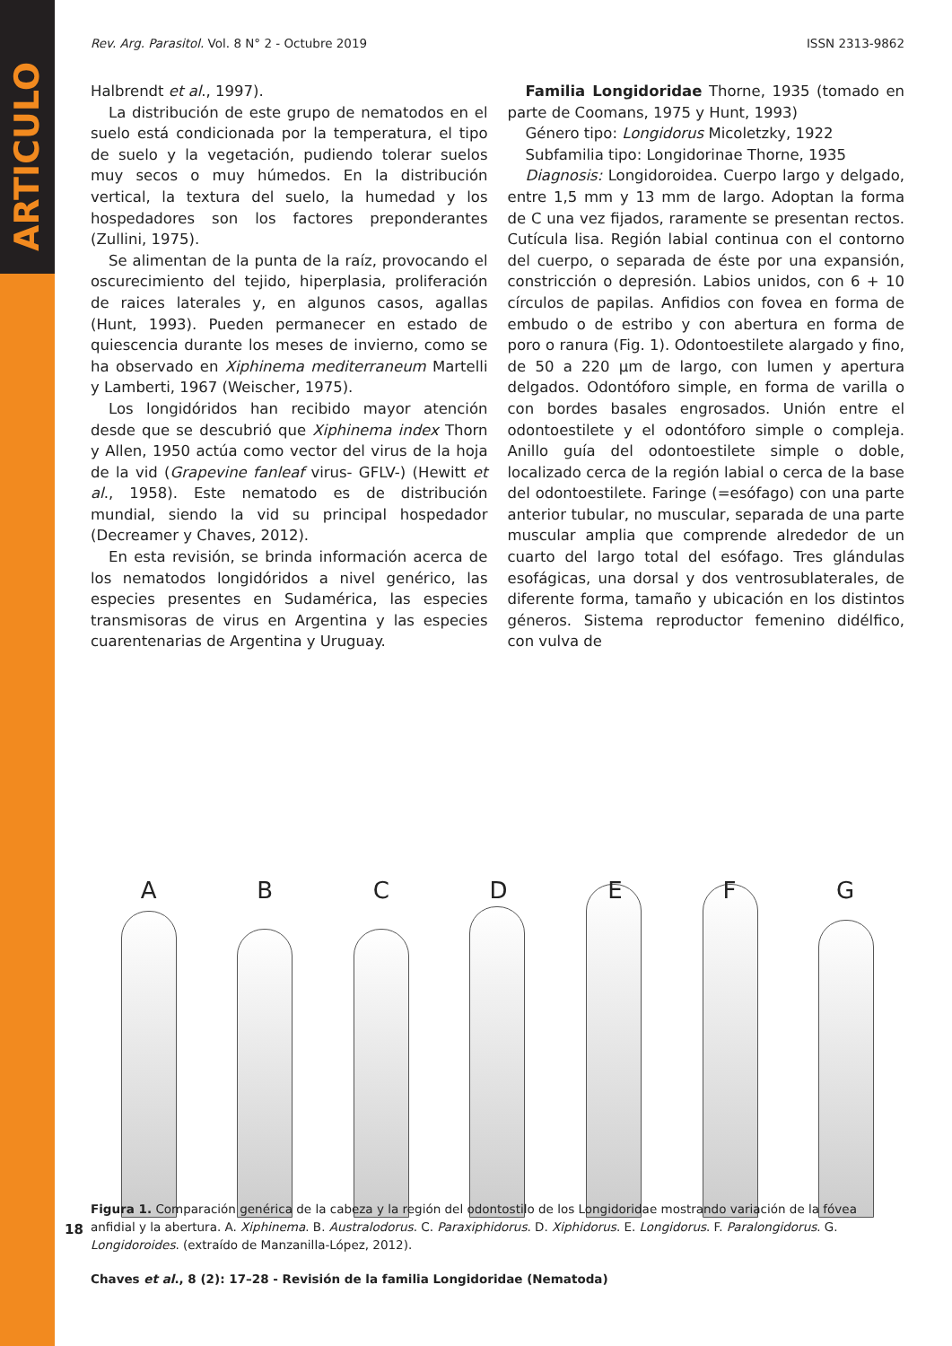ARTICULO
Rev. Arg. Parasitol. Vol. 8 N° 2 - Octubre 2019 ISSN 2313-9862
Halbrendt et al., 1997).
La distribución de este grupo de nematodos en el suelo está condicionada por la temperatura, el tipo de suelo y la vegetación, pudiendo tolerar suelos muy secos o muy húmedos. En la distribución vertical, la textura del suelo, la humedad y los hospedadores son los factores preponderantes (Zullini, 1975).
Se alimentan de la punta de la raíz, provocando el oscurecimiento del tejido, hiperplasia, proliferación de raices laterales y, en algunos casos, agallas (Hunt, 1993). Pueden permanecer en estado de quiescencia durante los meses de invierno, como se ha observado en Xiphinema mediterraneum Martelli y Lamberti, 1967 (Weischer, 1975).
Los longidóridos han recibido mayor atención desde que se descubrió que Xiphinema index Thorn y Allen, 1950 actúa como vector del virus de la hoja de la vid (Grapevine fanleaf virus- GFLV-) (Hewitt et al., 1958). Este nematodo es de distribución mundial, siendo la vid su principal hospedador (Decreamer y Chaves, 2012).
En esta revisión, se brinda información acerca de los nematodos longidóridos a nivel genérico, las especies presentes en Sudamérica, las especies transmisoras de virus en Argentina y las especies cuarentenarias de Argentina y Uruguay.
Familia Longidoridae Thorne, 1935 (tomado en parte de Coomans, 1975 y Hunt, 1993)
Género tipo: Longidorus Micoletzky, 1922
Subfamilia tipo: Longidorinae Thorne, 1935
Diagnosis: Longidoroidea. Cuerpo largo y delgado, entre 1,5 mm y 13 mm de largo. Adoptan la forma de C una vez fijados, raramente se presentan rectos. Cutícula lisa. Región labial continua con el contorno del cuerpo, o separada de éste por una expansión, constricción o depresión. Labios unidos, con 6 + 10 círculos de papilas. Anfidios con fovea en forma de embudo o de estribo y con abertura en forma de poro o ranura (Fig. 1). Odontoestilete alargado y fino, de 50 a 220 µm de largo, con lumen y apertura delgados. Odontóforo simple, en forma de varilla o con bordes basales engrosados. Unión entre el odontoestilete y el odontóforo simple o compleja. Anillo guía del odontoestilete simple o doble, localizado cerca de la región labial o cerca de la base del odontoestilete. Faringe (=esófago) con una parte anterior tubular, no muscular, separada de una parte muscular amplia que comprende alrededor de un cuarto del largo total del esófago. Tres glándulas esofágicas, una dorsal y dos ventrosublaterales, de diferente forma, tamaño y ubicación en los distintos géneros. Sistema reproductor femenino didélfico, con vulva de
A B C D E F G
Figura 1. Comparación genérica de la cabeza y la región del odontostilo de los Longidoridae mostrando variación de la fóvea anfidial y la abertura. A. Xiphinema. B. Australodorus. C. Paraxiphidorus. D. Xiphidorus. E. Longidorus. F. Paralongidorus. G. Longidoroides. (extraído de Manzanilla-López, 2012).
Chaves et al., 8 (2): 17–28 - Revisión de la familia Longidoridae (Nematoda)
18